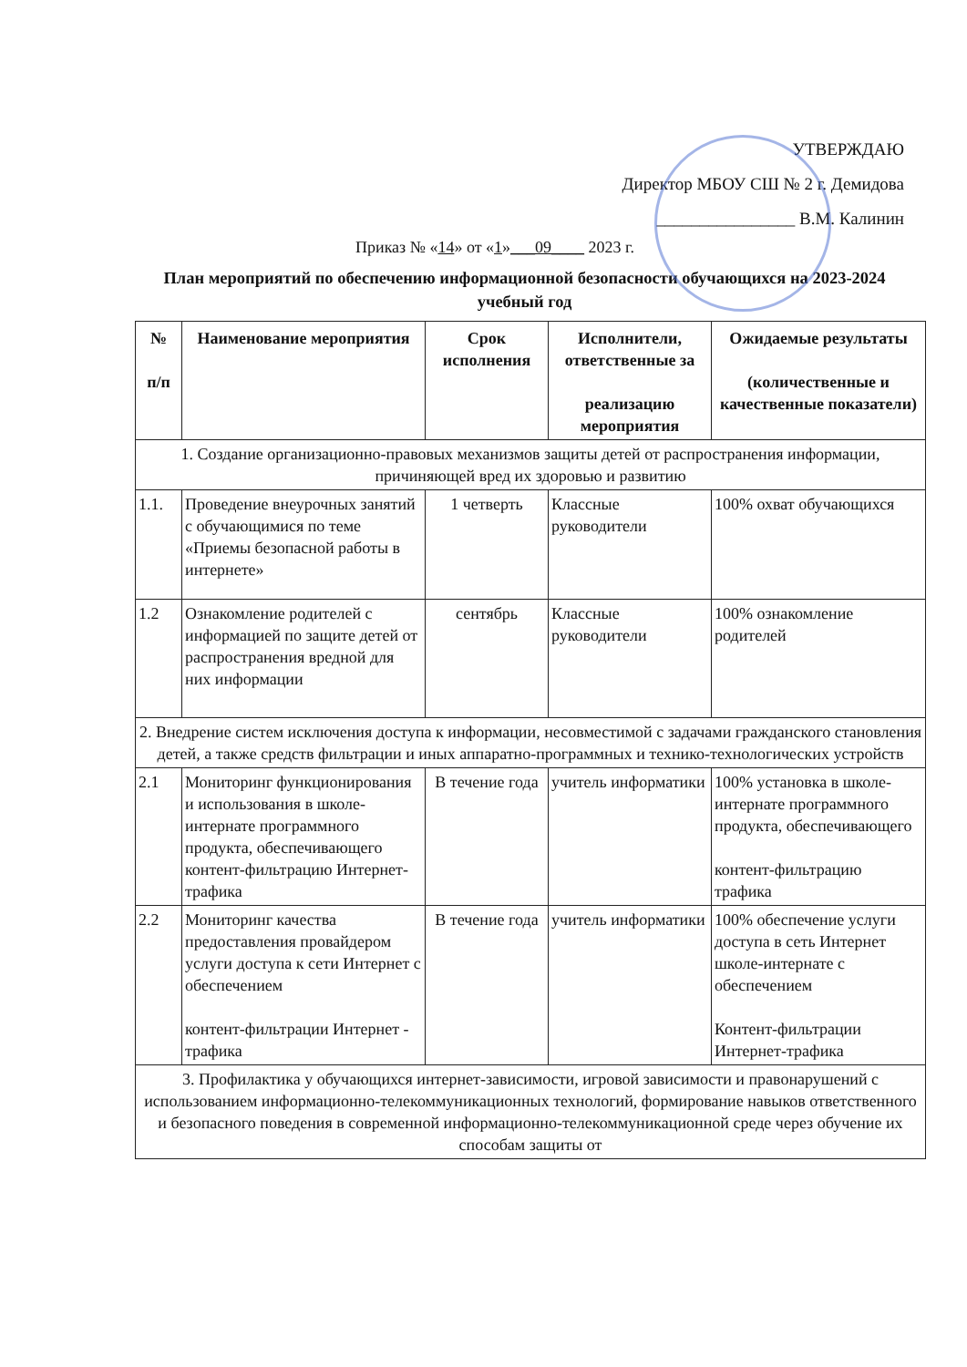УТВЕРЖДАЮ
Директор МБОУ СШ № 2 г. Демидова
________________ В.М. Калинин
Приказ № «14» от «1»___09____ 2023 г.
План мероприятий по обеспечению информационной безопасности обучающихся на 2023-2024 учебный год
| № п/п | Наименование мероприятия | Срок исполнения | Исполнители, ответственные за реализацию мероприятия | Ожидаемые результаты (количественные и качественные показатели) |
| --- | --- | --- | --- | --- |
| 1. Создание организационно-правовых механизмов защиты детей от распространения информации, причиняющей вред их здоровью и развитию | | | | |
| 1.1. | Проведение внеурочных занятий с обучающимися по теме «Приемы безопасной работы в интернете» | 1 четверть | Классные руководители | 100% охват обучающихся |
| 1.2 | Ознакомление родителей с информацией по защите детей от распространения вредной для них информации | сентябрь | Классные руководители | 100% ознакомление родителей |
| 2. Внедрение систем исключения доступа к информации, несовместимой с задачами гражданского становления детей, а также средств фильтрации и иных аппаратно-программных и технико-технологических устройств | | | | |
| 2.1 | Мониторинг функционирования и использования в школе-интернате программного продукта, обеспечивающего контент-фильтрацию Интернет-трафика | В течение года | учитель информатики | 100% установка в школе-интернате программного продукта, обеспечивающего контент-фильтрацию трафика |
| 2.2 | Мониторинг качества предоставления провайдером услуги доступа к сети Интернет с обеспечением контент-фильтрации Интернет - трафика | В течение года | учитель информатики | 100% обеспечение услуги доступа в сеть Интернет школе-интернате с обеспечением Контент-фильтрации Интернет-трафика |
| 3. Профилактика у обучающихся интернет-зависимости, игровой зависимости и правонарушений с использованием информационно-телекоммуникационных технологий, формирование навыков ответственного и безопасного поведения в современной информационно-телекоммуникационной среде через обучение их способам защиты от | | | | |